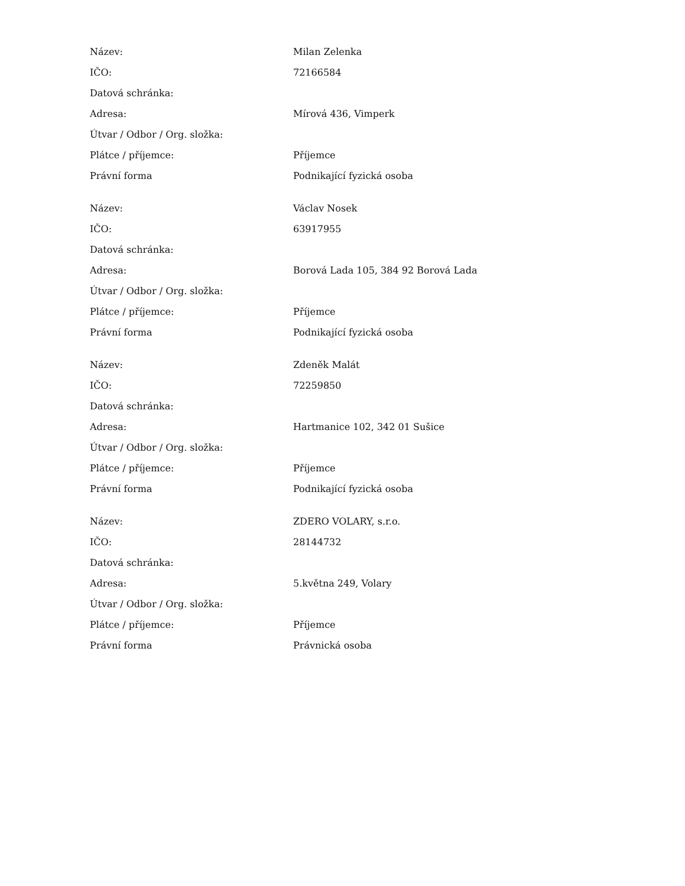| Název: | Milan Zelenka |
| IČO: | 72166584 |
| Datová schránka: | |
| Adresa: | Mírová 436, Vimperk |
| Útvar / Odbor / Org. složka: | |
| Plátce / příjemce: | Příjemce |
| Právní forma | Podnikající fyzická osoba |
| Název: | Václav Nosek |
| IČO: | 63917955 |
| Datová schránka: | |
| Adresa: | Borová Lada 105, 384 92 Borová Lada |
| Útvar / Odbor / Org. složka: | |
| Plátce / příjemce: | Příjemce |
| Právní forma | Podnikající fyzická osoba |
| Název: | Zdeněk Malát |
| IČO: | 72259850 |
| Datová schránka: | |
| Adresa: | Hartmanice 102, 342 01 Sušice |
| Útvar / Odbor / Org. složka: | |
| Plátce / příjemce: | Příjemce |
| Právní forma | Podnikající fyzická osoba |
| Název: | ZDERO VOLARY, s.r.o. |
| IČO: | 28144732 |
| Datová schránka: | |
| Adresa: | 5.května 249, Volary |
| Útvar / Odbor / Org. složka: | |
| Plátce / příjemce: | Příjemce |
| Právní forma | Právnická osoba |